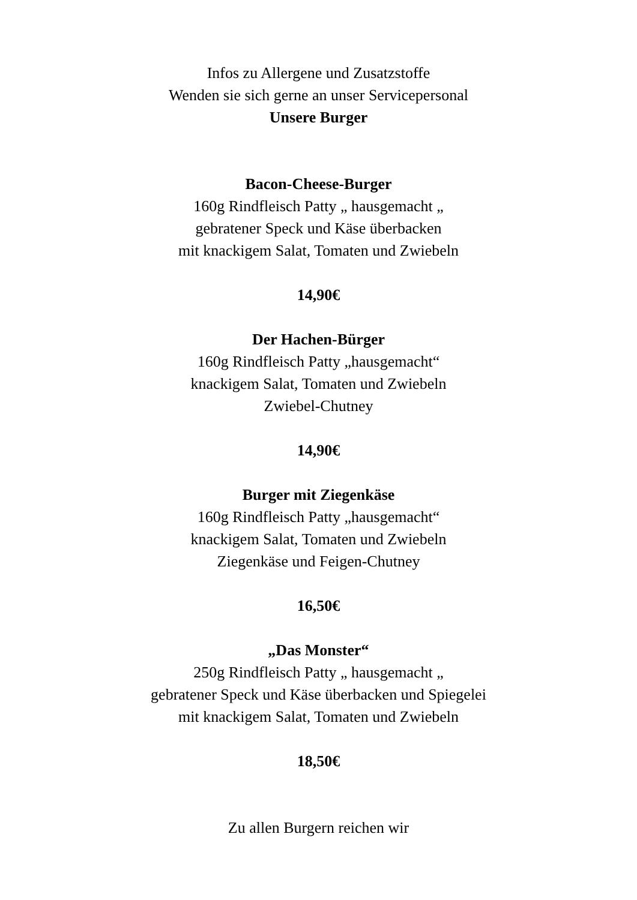Infos zu Allergene und Zusatzstoffe
Wenden sie sich gerne an unser Servicepersonal
Unsere Burger
Bacon-Cheese-Burger
160g Rindfleisch Patty „ hausgemacht „
gebratener Speck und Käse überbacken
mit knackigem Salat, Tomaten und Zwiebeln
14,90€
Der Hachen-Bürger
160g Rindfleisch Patty „hausgemacht“
knackigem Salat, Tomaten und Zwiebeln
Zwiebel-Chutney
14,90€
Burger mit Ziegenkäse
160g Rindfleisch Patty „hausgemacht“
knackigem Salat, Tomaten und Zwiebeln
Ziegenkäse und Feigen-Chutney
16,50€
„Das Monster“
250g Rindfleisch Patty „ hausgemacht „
gebratener Speck und Käse überbacken und Spiegelei
mit knackigem Salat, Tomaten und Zwiebeln
18,50€
Zu allen Burgern reichen wir